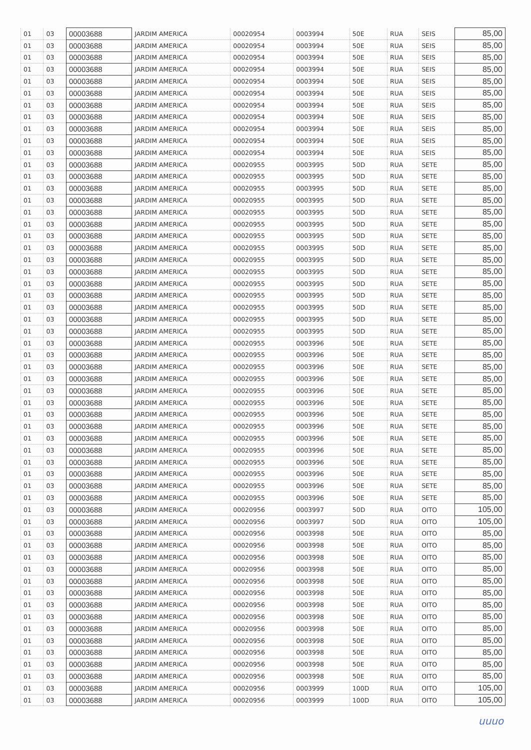| 01 | 03 | 00003688 | JARDIM AMERICA | 00020954 | 0003994 | 50E | RUA | SEIS | 85,00 |
| 01 | 03 | 00003688 | JARDIM AMERICA | 00020954 | 0003994 | 50E | RUA | SEIS | 85,00 |
| 01 | 03 | 00003688 | JARDIM AMERICA | 00020954 | 0003994 | 50E | RUA | SEIS | 85,00 |
| 01 | 03 | 00003688 | JARDIM AMERICA | 00020954 | 0003994 | 50E | RUA | SEIS | 85,00 |
| 01 | 03 | 00003688 | JARDIM AMERICA | 00020954 | 0003994 | 50E | RUA | SEIS | 85,00 |
| 01 | 03 | 00003688 | JARDIM AMERICA | 00020954 | 0003994 | 50E | RUA | SEIS | 85,00 |
| 01 | 03 | 00003688 | JARDIM AMERICA | 00020954 | 0003994 | 50E | RUA | SEIS | 85,00 |
| 01 | 03 | 00003688 | JARDIM AMERICA | 00020954 | 0003994 | 50E | RUA | SEIS | 85,00 |
| 01 | 03 | 00003688 | JARDIM AMERICA | 00020954 | 0003994 | 50E | RUA | SEIS | 85,00 |
| 01 | 03 | 00003688 | JARDIM AMERICA | 00020954 | 0003994 | 50E | RUA | SEIS | 85,00 |
| 01 | 03 | 00003688 | JARDIM AMERICA | 00020954 | 0003994 | 50E | RUA | SEIS | 85,00 |
| 01 | 03 | 00003688 | JARDIM AMERICA | 00020955 | 0003995 | 50D | RUA | SETE | 85,00 |
| 01 | 03 | 00003688 | JARDIM AMERICA | 00020955 | 0003995 | 50D | RUA | SETE | 85,00 |
| 01 | 03 | 00003688 | JARDIM AMERICA | 00020955 | 0003995 | 50D | RUA | SETE | 85,00 |
| 01 | 03 | 00003688 | JARDIM AMERICA | 00020955 | 0003995 | 50D | RUA | SETE | 85,00 |
| 01 | 03 | 00003688 | JARDIM AMERICA | 00020955 | 0003995 | 50D | RUA | SETE | 85,00 |
| 01 | 03 | 00003688 | JARDIM AMERICA | 00020955 | 0003995 | 50D | RUA | SETE | 85,00 |
| 01 | 03 | 00003688 | JARDIM AMERICA | 00020955 | 0003995 | 50D | RUA | SETE | 85,00 |
| 01 | 03 | 00003688 | JARDIM AMERICA | 00020955 | 0003995 | 50D | RUA | SETE | 85,00 |
| 01 | 03 | 00003688 | JARDIM AMERICA | 00020955 | 0003995 | 50D | RUA | SETE | 85,00 |
| 01 | 03 | 00003688 | JARDIM AMERICA | 00020955 | 0003995 | 50D | RUA | SETE | 85,00 |
| 01 | 03 | 00003688 | JARDIM AMERICA | 00020955 | 0003995 | 50D | RUA | SETE | 85,00 |
| 01 | 03 | 00003688 | JARDIM AMERICA | 00020955 | 0003995 | 50D | RUA | SETE | 85,00 |
| 01 | 03 | 00003688 | JARDIM AMERICA | 00020955 | 0003995 | 50D | RUA | SETE | 85,00 |
| 01 | 03 | 00003688 | JARDIM AMERICA | 00020955 | 0003995 | 50D | RUA | SETE | 85,00 |
| 01 | 03 | 00003688 | JARDIM AMERICA | 00020955 | 0003995 | 50D | RUA | SETE | 85,00 |
| 01 | 03 | 00003688 | JARDIM AMERICA | 00020955 | 0003996 | 50E | RUA | SETE | 85,00 |
| 01 | 03 | 00003688 | JARDIM AMERICA | 00020955 | 0003996 | 50E | RUA | SETE | 85,00 |
| 01 | 03 | 00003688 | JARDIM AMERICA | 00020955 | 0003996 | 50E | RUA | SETE | 85,00 |
| 01 | 03 | 00003688 | JARDIM AMERICA | 00020955 | 0003996 | 50E | RUA | SETE | 85,00 |
| 01 | 03 | 00003688 | JARDIM AMERICA | 00020955 | 0003996 | 50E | RUA | SETE | 85,00 |
| 01 | 03 | 00003688 | JARDIM AMERICA | 00020955 | 0003996 | 50E | RUA | SETE | 85,00 |
| 01 | 03 | 00003688 | JARDIM AMERICA | 00020955 | 0003996 | 50E | RUA | SETE | 85,00 |
| 01 | 03 | 00003688 | JARDIM AMERICA | 00020955 | 0003996 | 50E | RUA | SETE | 85,00 |
| 01 | 03 | 00003688 | JARDIM AMERICA | 00020955 | 0003996 | 50E | RUA | SETE | 85,00 |
| 01 | 03 | 00003688 | JARDIM AMERICA | 00020955 | 0003996 | 50E | RUA | SETE | 85,00 |
| 01 | 03 | 00003688 | JARDIM AMERICA | 00020955 | 0003996 | 50E | RUA | SETE | 85,00 |
| 01 | 03 | 00003688 | JARDIM AMERICA | 00020955 | 0003996 | 50E | RUA | SETE | 85,00 |
| 01 | 03 | 00003688 | JARDIM AMERICA | 00020955 | 0003996 | 50E | RUA | SETE | 85,00 |
| 01 | 03 | 00003688 | JARDIM AMERICA | 00020955 | 0003996 | 50E | RUA | SETE | 85,00 |
| 01 | 03 | 00003688 | JARDIM AMERICA | 00020956 | 0003997 | 50D | RUA | OITO | 105,00 |
| 01 | 03 | 00003688 | JARDIM AMERICA | 00020956 | 0003997 | 50D | RUA | OITO | 105,00 |
| 01 | 03 | 00003688 | JARDIM AMERICA | 00020956 | 0003998 | 50E | RUA | OITO | 85,00 |
| 01 | 03 | 00003688 | JARDIM AMERICA | 00020956 | 0003998 | 50E | RUA | OITO | 85,00 |
| 01 | 03 | 00003688 | JARDIM AMERICA | 00020956 | 0003998 | 50E | RUA | OITO | 85,00 |
| 01 | 03 | 00003688 | JARDIM AMERICA | 00020956 | 0003998 | 50E | RUA | OITO | 85,00 |
| 01 | 03 | 00003688 | JARDIM AMERICA | 00020956 | 0003998 | 50E | RUA | OITO | 85,00 |
| 01 | 03 | 00003688 | JARDIM AMERICA | 00020956 | 0003998 | 50E | RUA | OITO | 85,00 |
| 01 | 03 | 00003688 | JARDIM AMERICA | 00020956 | 0003998 | 50E | RUA | OITO | 85,00 |
| 01 | 03 | 00003688 | JARDIM AMERICA | 00020956 | 0003998 | 50E | RUA | OITO | 85,00 |
| 01 | 03 | 00003688 | JARDIM AMERICA | 00020956 | 0003998 | 50E | RUA | OITO | 85,00 |
| 01 | 03 | 00003688 | JARDIM AMERICA | 00020956 | 0003998 | 50E | RUA | OITO | 85,00 |
| 01 | 03 | 00003688 | JARDIM AMERICA | 00020956 | 0003998 | 50E | RUA | OITO | 85,00 |
| 01 | 03 | 00003688 | JARDIM AMERICA | 00020956 | 0003998 | 50E | RUA | OITO | 85,00 |
| 01 | 03 | 00003688 | JARDIM AMERICA | 00020956 | 0003998 | 50E | RUA | OITO | 85,00 |
| 01 | 03 | 00003688 | JARDIM AMERICA | 00020956 | 0003999 | 100D | RUA | OITO | 105,00 |
| 01 | 03 | 00003688 | JARDIM AMERICA | 00020956 | 0003999 | 100D | RUA | OITO | 105,00 |
uuuo